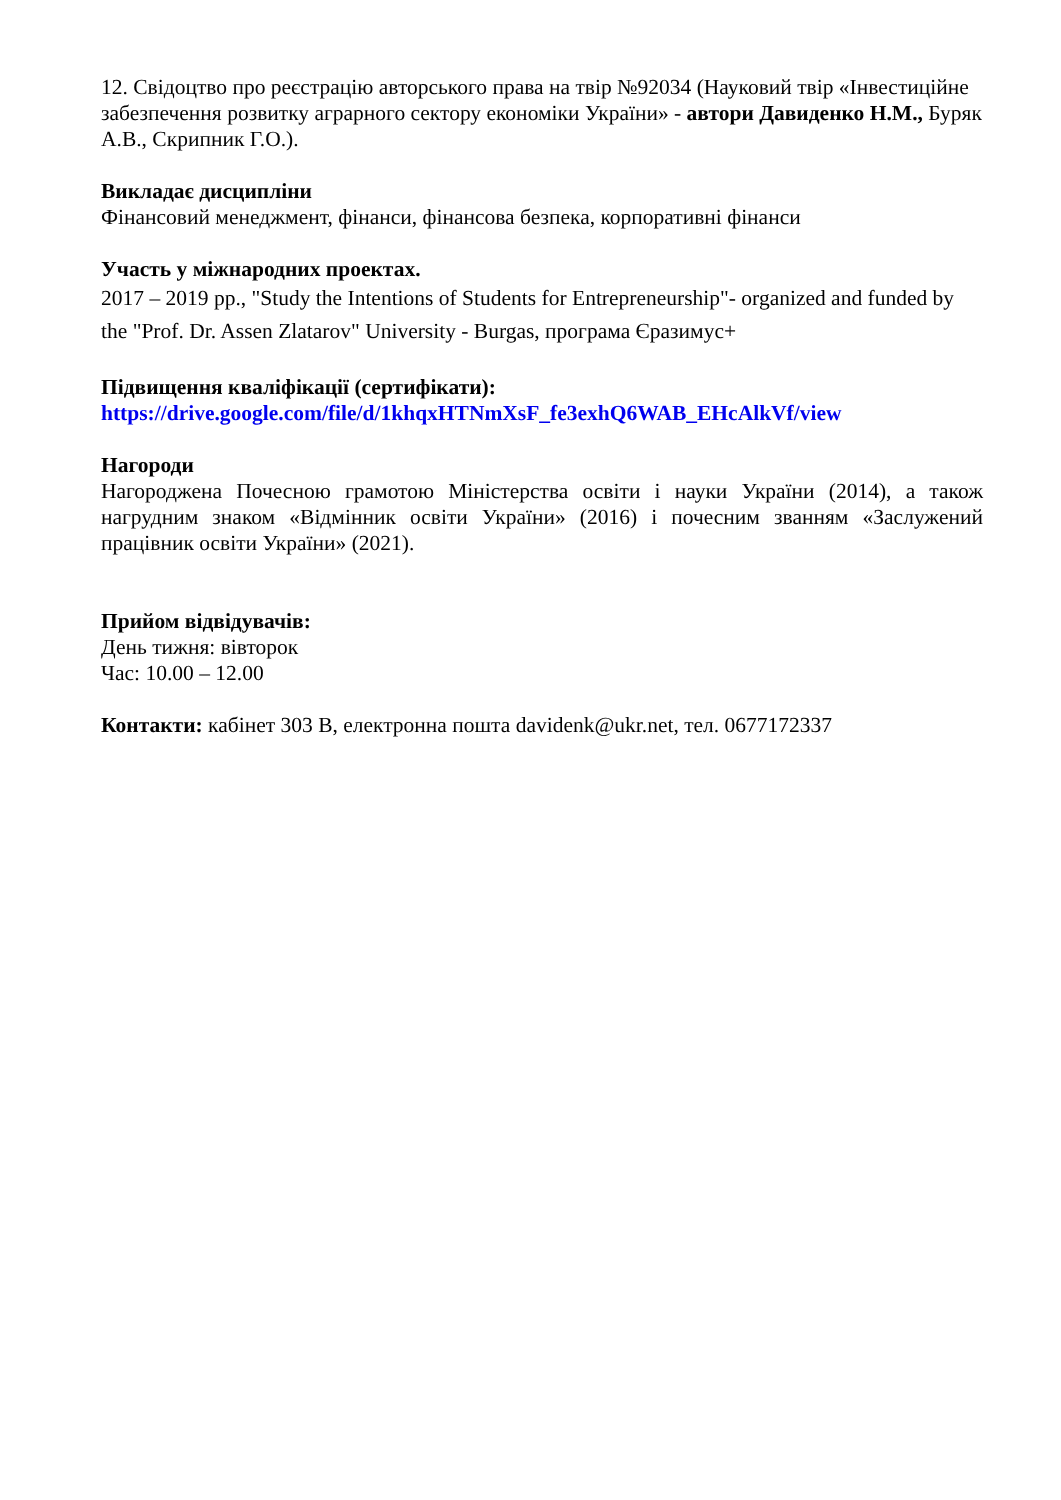12. Свідоцтво про реєстрацію авторського права на твір №92034 (Науковий твір «Інвестиційне забезпечення розвитку аграрного сектору економіки України» - автори Давиденко Н.М., Буряк А.В., Скрипник Г.О.).
Викладає дисципліни
Фінансовий менеджмент, фінанси, фінансова безпека, корпоративні фінанси
Участь у міжнародних проектах.
2017 – 2019 рр., "Study the Intentions of Students for Entrepreneurship"- organized and funded by the "Prof. Dr. Assen Zlatarov" University - Burgas, програма Єразимус+
Підвищення кваліфікації (сертифікати):
https://drive.google.com/file/d/1khqxHTNmXsF_fe3exhQ6WAB_EHcAlkVf/view
Нагороди
Нагороджена Почесною грамотою Міністерства освіти і науки України (2014), а також нагрудним знаком «Відмінник освіти України» (2016) і почесним званням «Заслужений працівник освіти України» (2021).
Прийом відвідувачів:
День тижня: вівторок
Час: 10.00 – 12.00
Контакти: кабінет 303 В, електронна пошта davidenk@ukr.net, тел. 0677172337